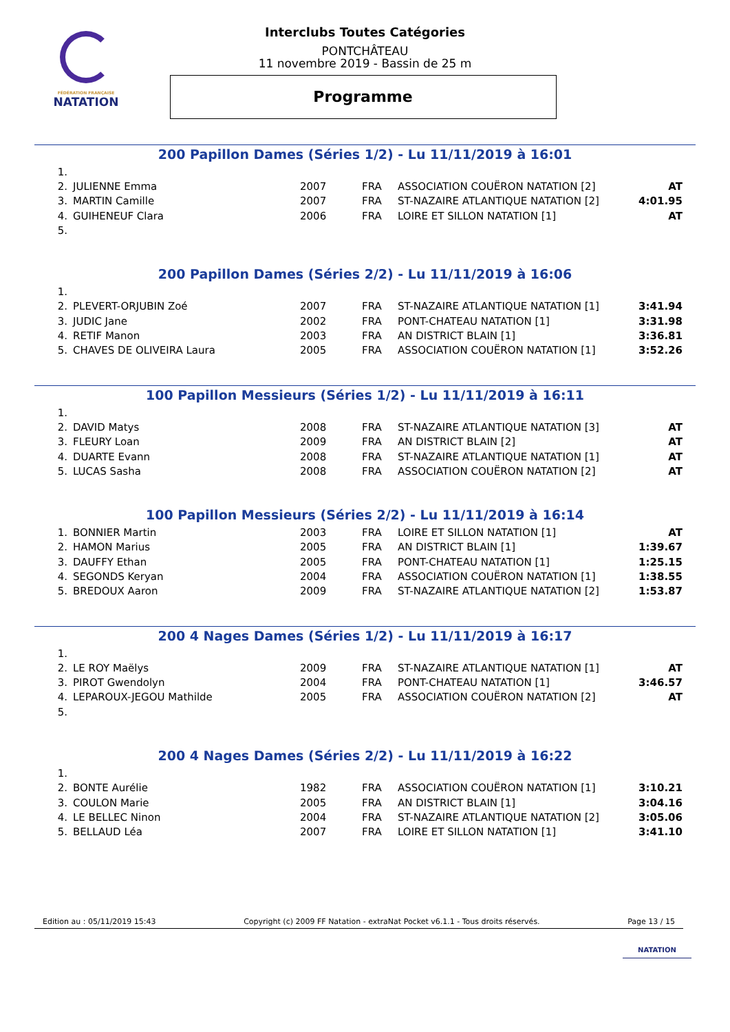FÉDÉRATION FRANÇAISE
NATATION
Interclubs Toutes Catégories
PONTCHÂTEAU
11 novembre 2019 - Bassin de 25 m
Programme
200 Papillon Dames (Séries 1/2) - Lu 11/11/2019 à 16:01
| 1. | | | | | |
| 2. | JULIENNE Emma | 2007 | FRA | ASSOCIATION COUËRON NATATION [2] | AT |
| 3. | MARTIN Camille | 2007 | FRA | ST-NAZAIRE ATLANTIQUE NATATION [2] | 4:01.95 |
| 4. | GUIHENEUF Clara | 2006 | FRA | LOIRE ET SILLON NATATION [1] | AT |
| 5. | | | | | |
200 Papillon Dames (Séries 2/2) - Lu 11/11/2019 à 16:06
| 1. | | | | | |
| 2. | PLEVERT-ORJUBIN Zoé | 2007 | FRA | ST-NAZAIRE ATLANTIQUE NATATION [1] | 3:41.94 |
| 3. | JUDIC Jane | 2002 | FRA | PONT-CHATEAU NATATION [1] | 3:31.98 |
| 4. | RETIF Manon | 2003 | FRA | AN DISTRICT BLAIN [1] | 3:36.81 |
| 5. | CHAVES DE OLIVEIRA Laura | 2005 | FRA | ASSOCIATION COUËRON NATATION [1] | 3:52.26 |
100 Papillon Messieurs (Séries 1/2) - Lu 11/11/2019 à 16:11
| 1. | | | | | |
| 2. | DAVID Matys | 2008 | FRA | ST-NAZAIRE ATLANTIQUE NATATION [3] | AT |
| 3. | FLEURY Loan | 2009 | FRA | AN DISTRICT BLAIN [2] | AT |
| 4. | DUARTE Evann | 2008 | FRA | ST-NAZAIRE ATLANTIQUE NATATION [1] | AT |
| 5. | LUCAS Sasha | 2008 | FRA | ASSOCIATION COUËRON NATATION [2] | AT |
100 Papillon Messieurs (Séries 2/2) - Lu 11/11/2019 à 16:14
| 1. | BONNIER Martin | 2003 | FRA | LOIRE ET SILLON NATATION [1] | AT |
| 2. | HAMON Marius | 2005 | FRA | AN DISTRICT BLAIN [1] | 1:39.67 |
| 3. | DAUFFY Ethan | 2005 | FRA | PONT-CHATEAU NATATION [1] | 1:25.15 |
| 4. | SEGONDS Keryan | 2004 | FRA | ASSOCIATION COUËRON NATATION [1] | 1:38.55 |
| 5. | BREDOUX Aaron | 2009 | FRA | ST-NAZAIRE ATLANTIQUE NATATION [2] | 1:53.87 |
200 4 Nages Dames (Séries 1/2) - Lu 11/11/2019 à 16:17
| 1. | | | | | |
| 2. | LE ROY Maëlys | 2009 | FRA | ST-NAZAIRE ATLANTIQUE NATATION [1] | AT |
| 3. | PIROT Gwendolyn | 2004 | FRA | PONT-CHATEAU NATATION [1] | 3:46.57 |
| 4. | LEPAROUX-JEGOU Mathilde | 2005 | FRA | ASSOCIATION COUËRON NATATION [2] | AT |
| 5. | | | | | |
200 4 Nages Dames (Séries 2/2) - Lu 11/11/2019 à 16:22
| 1. | | | | | |
| 2. | BONTE Aurélie | 1982 | FRA | ASSOCIATION COUËRON NATATION [1] | 3:10.21 |
| 3. | COULON Marie | 2005 | FRA | AN DISTRICT BLAIN [1] | 3:04.16 |
| 4. | LE BELLEC Ninon | 2004 | FRA | ST-NAZAIRE ATLANTIQUE NATATION [2] | 3:05.06 |
| 5. | BELLAUD Léa | 2007 | FRA | LOIRE ET SILLON NATATION [1] | 3:41.10 |
Edition au : 05/11/2019 15:43 Copyright (c) 2009 FF Natation - extraNat Pocket v6.1.1 - Tous droits réservés. Page 13 / 15
NATATION